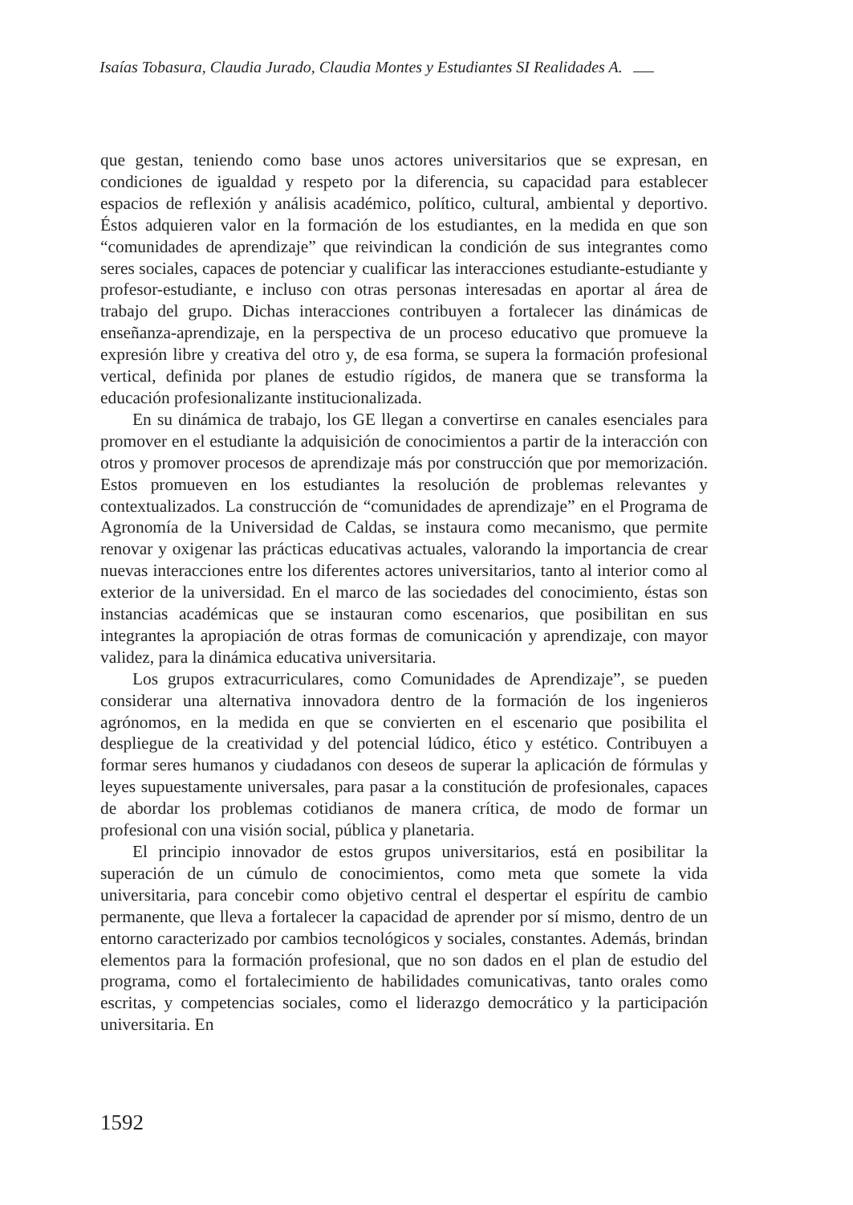Isaías Tobasura, Claudia Jurado, Claudia Montes y Estudiantes SI Realidades A.
que gestan, teniendo como base unos actores universitarios que se expresan, en condiciones de igualdad y respeto por la diferencia, su capacidad para establecer espacios de reflexión y análisis académico, político, cultural, ambiental y deportivo. Éstos adquieren valor en la formación de los estudiantes, en la medida en que son “comunidades de aprendizaje” que reivindican la condición de sus integrantes como seres sociales, capaces de potenciar y cualificar las interacciones estudiante-estudiante y profesor-estudiante, e incluso con otras personas interesadas en aportar al área de trabajo del grupo. Dichas interacciones contribuyen a fortalecer las dinámicas de enseñanza-aprendizaje, en la perspectiva de un proceso educativo que promueve la expresión libre y creativa del otro y, de esa forma, se supera la formación profesional vertical, definida por planes de estudio rígidos, de manera que se transforma la educación profesionalizante institucionalizada.
En su dinámica de trabajo, los GE llegan a convertirse en canales esenciales para promover en el estudiante la adquisición de conocimientos a partir de la interacción con otros y promover procesos de aprendizaje más por construcción que por memorización. Estos promueven en los estudiantes la resolución de problemas relevantes y contextualizados. La construcción de “comunidades de aprendizaje” en el Programa de Agronomía de la Universidad de Caldas, se instaura como mecanismo, que permite renovar y oxigenar las prácticas educativas actuales, valorando la importancia de crear nuevas interacciones entre los diferentes actores universitarios, tanto al interior como al exterior de la universidad. En el marco de las sociedades del conocimiento, éstas son instancias académicas que se instauran como escenarios, que posibilitan en sus integrantes la apropiación de otras formas de comunicación y aprendizaje, con mayor validez, para la dinámica educativa universitaria.
Los grupos extracurriculares, como Comunidades de Aprendizaje”, se pueden considerar una alternativa innovadora dentro de la formación de los ingenieros agrónomos, en la medida en que se convierten en el escenario que posibilita el despliegue de la creatividad y del potencial lúdico, ético y estético. Contribuyen a formar seres humanos y ciudadanos con deseos de superar la aplicación de fórmulas y leyes supuestamente universales, para pasar a la constitución de profesionales, capaces de abordar los problemas cotidianos de manera crítica, de modo de formar un profesional con una visión social, pública y planetaria.
El principio innovador de estos grupos universitarios, está en posibilitar la superación de un cúmulo de conocimientos, como meta que somete la vida universitaria, para concebir como objetivo central el despertar el espíritu de cambio permanente, que lleva a fortalecer la capacidad de aprender por sí mismo, dentro de un entorno caracterizado por cambios tecnológicos y sociales, constantes. Además, brindan elementos para la formación profesional, que no son dados en el plan de estudio del programa, como el fortalecimiento de habilidades comunicativas, tanto orales como escritas, y competencias sociales, como el liderazgo democrático y la participación universitaria. En
1592